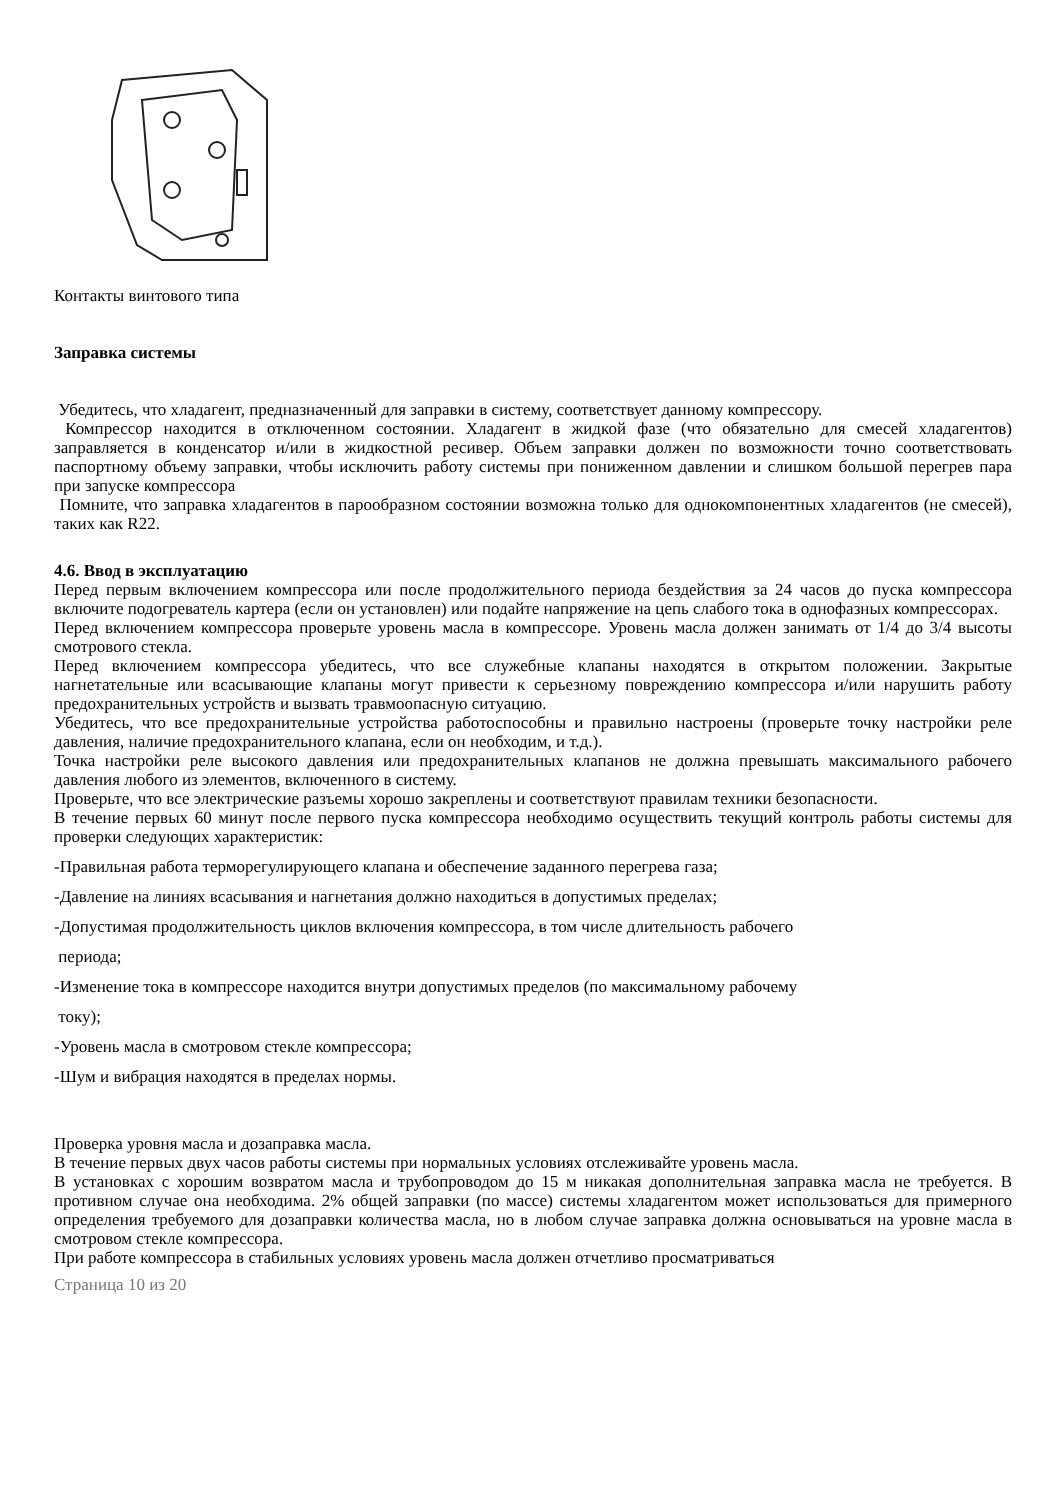Контакты винтового типа
Заправка системы
Убедитесь, что хладагент, предназначенный для заправки в систему, соответствует данному компрессору.
Компрессор находится в отключенном состоянии. Хладагент в жидкой фазе (что обязательно для смесей хладагентов) заправляется в конденсатор и/или в жидкостной ресивер. Объем заправки должен по возможности точно соответствовать паспортному объему заправки, чтобы исключить работу системы при пониженном давлении и слишком большой перегрев пара при запуске компрессора
Помните, что заправка хладагентов в парообразном состоянии возможна только для однокомпонентных хладагентов (не смесей), таких как R22.
4.6. Ввод в эксплуатацию
Перед первым включением компрессора или после продолжительного периода бездействия за 24 часов до пуска компрессора включите подогреватель картера (если он установлен) или подайте напряжение на цепь слабого тока в однофазных компрессорах.
Перед включением компрессора проверьте уровень масла в компрессоре. Уровень масла должен занимать от 1/4 до 3/4 высоты смотрового стекла.
Перед включением компрессора убедитесь, что все служебные клапаны находятся в открытом положении. Закрытые нагнетательные или всасывающие клапаны могут привести к серьезному повреждению компрессора и/или нарушить работу предохранительных устройств и вызвать травмоопасную ситуацию.
Убедитесь, что все предохранительные устройства работоспособны и правильно настроены (проверьте точку настройки реле давления, наличие предохранительного клапана, если он необходим, и т.д.).
Точка настройки реле высокого давления или предохранительных клапанов не должна превышать максимального рабочего давления любого из элементов, включенного в систему.
Проверьте, что все электрические разъемы хорошо закреплены и соответствуют правилам техники безопасности.
В течение первых 60 минут после первого пуска компрессора необходимо осуществить текущий контроль работы системы для проверки следующих характеристик:
-Правильная работа терморегулирующего клапана и обеспечение заданного перегрева газа;
-Давление на линиях всасывания и нагнетания должно находиться в допустимых пределах;
-Допустимая продолжительность циклов включения компрессора, в том числе длительность рабочего
периода;
-Изменение тока в компрессоре находится внутри допустимых пределов (по максимальному рабочему
току);
-Уровень масла в смотровом стекле компрессора;
-Шум и вибрация находятся в пределах нормы.
Проверка уровня масла и дозаправка масла.
В течение первых двух часов работы системы при нормальных условиях отслеживайте уровень масла.
В установках с хорошим возвратом масла и трубопроводом до 15 м никакая дополнительная заправка масла не требуется. В противном случае она необходима. 2% общей заправки (по массе) системы хладагентом может использоваться для примерного определения требуемого для дозаправки количества масла, но в любом случае заправка должна основываться на уровне масла в смотровом стекле компрессора.
При работе компрессора в стабильных условиях уровень масла должен отчетливо просматриваться
Страница 10 из 20